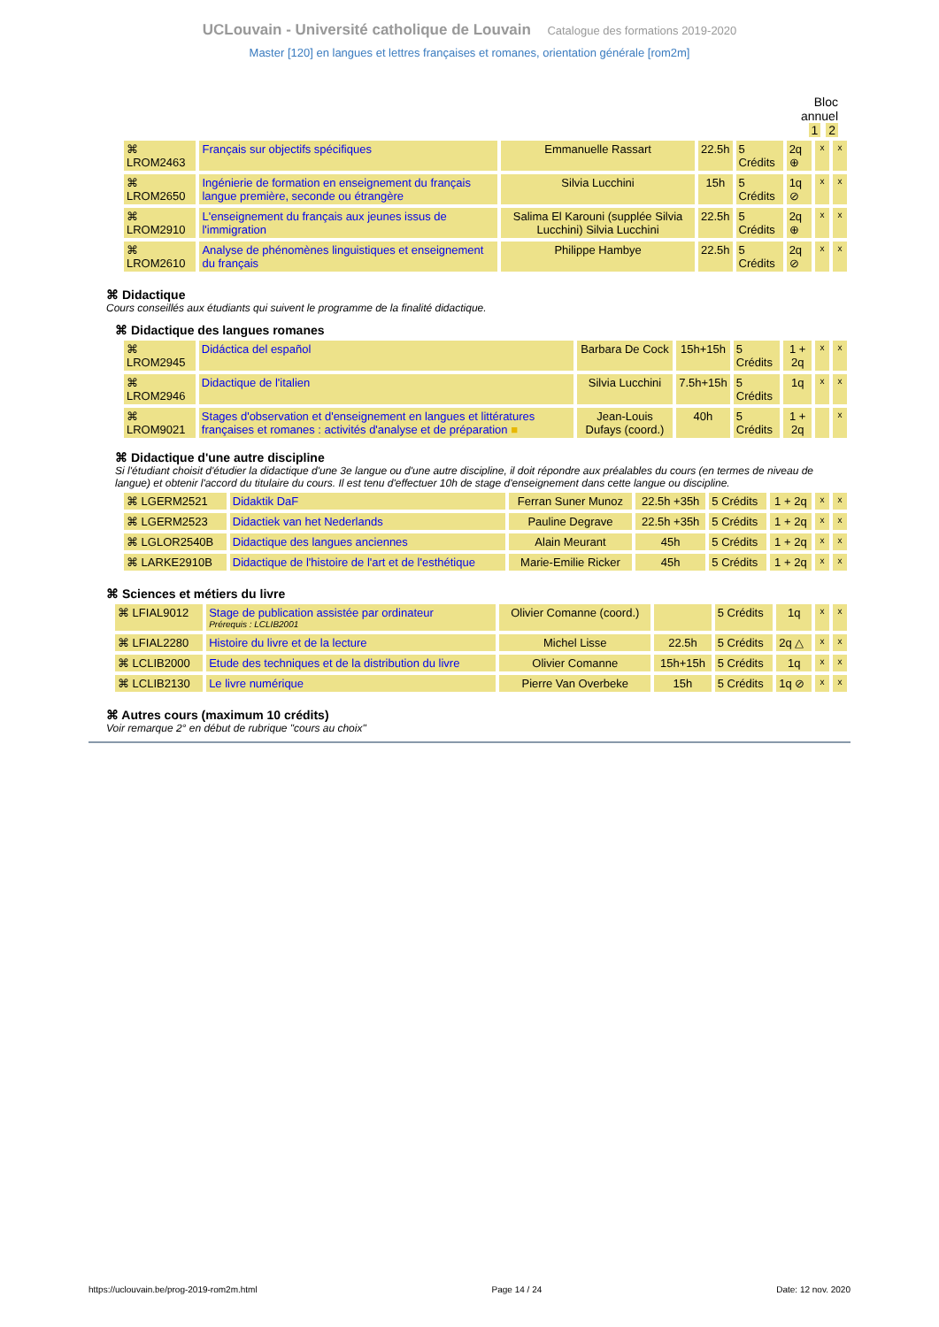UCLouvain - Université catholique de Louvain Catalogue des formations 2019-2020
Master [120] en langues et lettres françaises et romanes, orientation générale [rom2m]
Bloc
annuel
1 2
| ⌘ LROM2463 | Français sur objectifs spécifiques | Emmanuelle Rassart | 22.5h | 5 Crédits | 2q ⊕ | x | x |
| ⌘ LROM2650 | Ingénierie de formation en enseignement du français langue première, seconde ou étrangère | Silvia Lucchini | 15h | 5 Crédits | 1q ⊘ | x | x |
| ⌘ LROM2910 | L'enseignement du français aux jeunes issus de l'immigration | Salima El Karouni (supplée Silvia Lucchini) Silvia Lucchini | 22.5h | 5 Crédits | 2q ⊕ | x | x |
| ⌘ LROM2610 | Analyse de phénomènes linguistiques et enseignement du français | Philippe Hambye | 22.5h | 5 Crédits | 2q ⊘ | x | x |
⌘ Didactique
Cours conseillés aux étudiants qui suivent le programme de la finalité didactique.
⌘ Didactique des langues romanes
| ⌘ LROM2945 | Didáctica del español | Barbara De Cock | 15h+15h | 5 Crédits | 1 + 2q | x | x |
| ⌘ LROM2946 | Didactique de l'italien | Silvia Lucchini | 7.5h+15h | 5 Crédits | 1q | x | x |
| ⌘ LROM9021 | Stages d'observation et d'enseignement en langues et littératures françaises et romanes : activités d'analyse et de préparation ■ | Jean-Louis Dufays (coord.) | 40h | 5 Crédits | 1 + 2q | | x |
⌘ Didactique d'une autre discipline
Si l'étudiant choisit d'étudier la didactique d'une 3e langue ou d'une autre discipline, il doit répondre aux préalables du cours (en termes de niveau de langue) et obtenir l'accord du titulaire du cours. Il est tenu d'effectuer 10h de stage d'enseignement dans cette langue ou discipline.
| ⌘ LGERM2521 | Didaktik DaF | Ferran Suner Munoz | 22.5h +35h | 5 Crédits | 1 + 2q | x | x |
| ⌘ LGERM2523 | Didactiek van het Nederlands | Pauline Degrave | 22.5h +35h | 5 Crédits | 1 + 2q | x | x |
| ⌘ LGLOR2540B | Didactique des langues anciennes | Alain Meurant | 45h | 5 Crédits | 1 + 2q | x | x |
| ⌘ LARKE2910B | Didactique de l'histoire de l'art et de l'esthétique | Marie-Emilie Ricker | 45h | 5 Crédits | 1 + 2q | x | x |
⌘ Sciences et métiers du livre
| ⌘ LFIAL9012 | Stage de publication assistée par ordinateur Prérequis : LCLIB2001 | Olivier Comanne (coord.) | | 5 Crédits | 1q | x | x |
| ⌘ LFIAL2280 | Histoire du livre et de la lecture | Michel Lisse | 22.5h | 5 Crédits | 2q △ | x | x |
| ⌘ LCLIB2000 | Etude des techniques et de la distribution du livre | Olivier Comanne | 15h+15h | 5 Crédits | 1q | x | x |
| ⌘ LCLIB2130 | Le livre numérique | Pierre Van Overbeke | 15h | 5 Crédits | 1q ⊘ | x | x |
⌘ Autres cours (maximum 10 crédits)
Voir remarque 2° en début de rubrique "cours au choix"
https://uclouvain.be/prog-2019-rom2m.html Page 14 / 24 Date: 12 nov. 2020